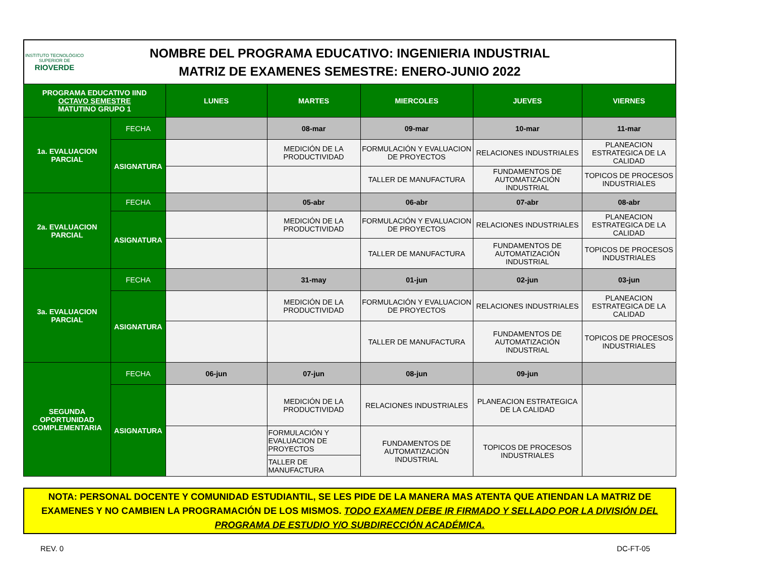INSTITUTO TECNOLÓGICO SUPERIOR DE
RIOVERDE
NOMBRE DEL PROGRAMA EDUCATIVO: INGENIERIA INDUSTRIAL
MATRIZ DE EXAMENES SEMESTRE: ENERO-JUNIO 2022
| PROGRAMA EDUCATIVO IIND OCTAVO SEMESTRE MATUTINO GRUPO 1 | | LUNES | MARTES | MIERCOLES | JUEVES | VIERNES |
| --- | --- | --- | --- | --- | --- | --- |
| 1a. EVALUACION PARCIAL | FECHA | | 08-mar | 09-mar | 10-mar | 11-mar |
| | ASIGNATURA | | MEDICIÓN DE LA PRODUCTIVIDAD | FORMULACIÓN Y EVALUACION DE PROYECTOS | RELACIONES INDUSTRIALES | PLANEACION ESTRATEGICA DE LA CALIDAD |
| | | | | TALLER DE MANUFACTURA | FUNDAMENTOS DE AUTOMATIZACIÓN INDUSTRIAL | TOPICOS DE PROCESOS INDUSTRIALES |
| 2a. EVALUACION PARCIAL | FECHA | | 05-abr | 06-abr | 07-abr | 08-abr |
| | ASIGNATURA | | MEDICIÓN DE LA PRODUCTIVIDAD | FORMULACIÓN Y EVALUACION DE PROYECTOS | RELACIONES INDUSTRIALES | PLANEACION ESTRATEGICA DE LA CALIDAD |
| | | | | TALLER DE MANUFACTURA | FUNDAMENTOS DE AUTOMATIZACIÓN INDUSTRIAL | TOPICOS DE PROCESOS INDUSTRIALES |
| 3a. EVALUACION PARCIAL | FECHA | | 31-may | 01-jun | 02-jun | 03-jun |
| | ASIGNATURA | | MEDICIÓN DE LA PRODUCTIVIDAD | FORMULACIÓN Y EVALUACION DE PROYECTOS | RELACIONES INDUSTRIALES | PLANEACION ESTRATEGICA DE LA CALIDAD |
| | | | | TALLER DE MANUFACTURA | FUNDAMENTOS DE AUTOMATIZACIÓN INDUSTRIAL | TOPICOS DE PROCESOS INDUSTRIALES |
| SEGUNDA OPORTUNIDAD COMPLEMENTARIA | FECHA | 06-jun | 07-jun | 08-jun | 09-jun | |
| | ASIGNATURA | | MEDICIÓN DE LA PRODUCTIVIDAD | RELACIONES INDUSTRIALES | PLANEACION ESTRATEGICA DE LA CALIDAD | |
| | | | FORMULACIÓN Y EVALUACION DE PROYECTOS | FUNDAMENTOS DE AUTOMATIZACIÓN INDUSTRIAL | TOPICOS DE PROCESOS INDUSTRIALES | |
| | | | TALLER DE MANUFACTURA | | | |
NOTA: PERSONAL DOCENTE Y COMUNIDAD ESTUDIANTIL, SE LES PIDE DE LA MANERA MAS ATENTA QUE ATIENDAN LA MATRIZ DE EXAMENES Y NO CAMBIEN LA PROGRAMACIÓN DE LOS MISMOS. TODO EXAMEN DEBE IR FIRMADO Y SELLADO POR LA DIVISIÓN DEL PROGRAMA DE ESTUDIO Y/O SUBDIRECCIÓN ACADÉMICA.
REV. 0 DC-FT-05